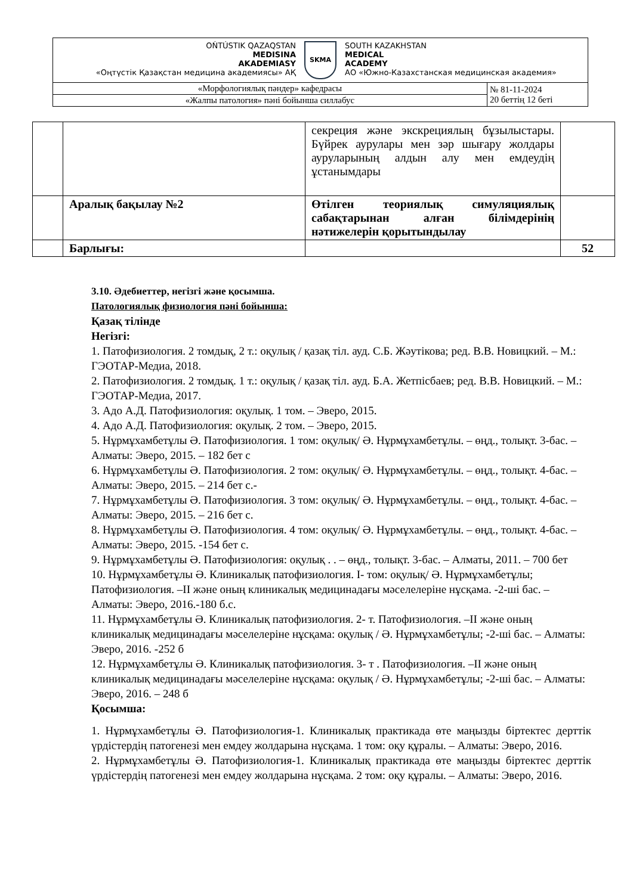| OŃTÚSTIK QAZAQSTAN MEDISINA AKADEMIASY «Оңтүстік Қазақстан медицина академиясы» АҚ SKMA SOUTH KAZAKHSTAN MEDICAL ACADEMY АО «Южно-Казахстанская медицинская академия» | |
| «Морфологиялық пәндер» кафедрасы | № 81-11-2024 20 беттің 12 беті |
| «Жалпы патология» пәні бойынша силлабус | |
| | | секреция және экскрециялың бұзылыстары. Бүйрек аурулары мен зәр шығару жолдары ауруларының алдын алу мен емдеудің ұстанымдары | |
| | Аралық бақылау №2 | Өтілген теориялық симуляциялық сабақтарынан алған білімдерінің нәтижелерін қорытындылау | |
| | Барлығы: | | 52 |
3.10. Әдебиеттер, негізгі және қосымша.
Патологиялық физиология пәні бойынша:
Қазақ тілінде
Негізгі:
1. Патофизиология. 2 томдық, 2 т.: оқулық / қазақ тіл. ауд. С.Б. Жәутікова; ред. В.В. Новицкий. – М.: ГЭОТАР-Медиа, 2018.
2. Патофизиология. 2 томдық. 1 т.: оқулық / қазақ тіл. ауд. Б.А. Жетпісбаев; ред. В.В. Новицкий. – М.: ГЭОТАР-Медиа, 2017.
3. Адо А.Д. Патофизиология: оқулық. 1 том. – Эверо, 2015.
4. Адо А.Д. Патофизиология: оқулық. 2 том. – Эверо, 2015.
5. Нұрмұхамбетұлы Ә. Патофизиология. 1 том: оқулық/ Ә. Нұрмұхамбетұлы. – өңд., толықт. 3-бас. – Алматы: Эверо, 2015. – 182 бет с
6. Нұрмұхамбетұлы Ә. Патофизиология. 2 том: оқулық/ Ә. Нұрмұхамбетұлы. – өңд., толықт. 4-бас. – Алматы: Эверо, 2015. – 214 бет с.-
7. Нұрмұхамбетұлы Ә. Патофизиология. 3 том: оқулық/ Ә. Нұрмұхамбетұлы. – өңд., толықт. 4-бас. – Алматы: Эверо, 2015. – 216 бет с.
8. Нұрмұхамбетұлы Ә. Патофизиология. 4 том: оқулық/ Ә. Нұрмұхамбетұлы. – өңд., толықт. 4-бас. – Алматы: Эверо, 2015. -154 бет с.
9. Нұрмұхамбетұлы Ә. Патофизиология: оқулық . . – өңд., толықт. 3-бас. – Алматы, 2011. – 700 бет
10. Нұрмұхамбетұлы Ә. Клиникалық патофизиология. I- том: оқулық/ Ә. Нұрмұхамбетұлы; Патофизиология. –II және оның клиникалық медицинадағы мәселелеріне нұсқама. -2-ші бас. – Алматы: Эверо, 2016.-180 б.с.
11. Нұрмұхамбетұлы Ә. Клиникалық патофизиология. 2- т. Патофизиология. –II және оның клиникалық медицинадағы мәселелеріне нұсқама: оқулық / Ә. Нұрмұхамбетұлы; -2-ші бас. – Алматы: Эверо, 2016. -252 б
12. Нұрмұхамбетұлы Ә. Клиникалық патофизиология. 3- т . Патофизиология. –II және оның клиникалық медицинадағы мәселелеріне нұсқама: оқулық / Ә. Нұрмұхамбетұлы; -2-ші бас. – Алматы: Эверо, 2016. – 248 б
Қосымша:
1. Нұрмұхамбетұлы Ә. Патофизиология-1. Клиникалық практикада өте маңызды біртектес дерттік үрдістердің патогенезі мен емдеу жолдарына нұсқама. 1 том: оқу құралы. – Алматы: Эверо, 2016.
2. Нұрмұхамбетұлы Ә. Патофизиология-1. Клиникалық практикада өте маңызды біртектес дерттік үрдістердің патогенезі мен емдеу жолдарына нұсқама. 2 том: оқу құралы. – Алматы: Эверо, 2016.